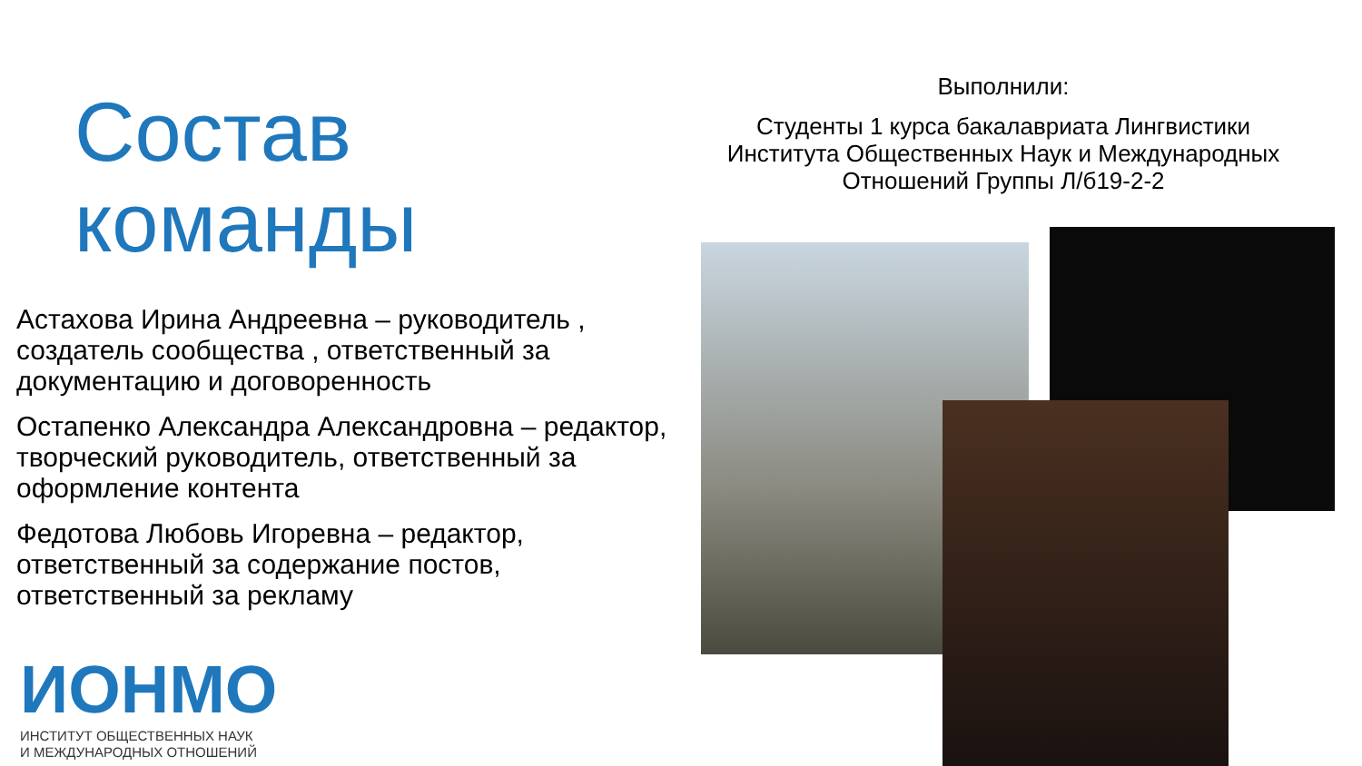Состав команды
Астахова Ирина Андреевна – руководитель , создатель сообщества , ответственный за документацию и договоренность
Остапенко Александра Александровна – редактор, творческий руководитель, ответственный за оформление контента
Федотова Любовь Игоревна – редактор, ответственный за содержание постов, ответственный за рекламу
Выполнили:
Студенты 1 курса бакалавриата Лингвистики Института Общественных Наук и Международных Отношений Группы Л/б19-2-2
ИОНМО
ИНСТИТУТ ОБЩЕСТВЕННЫХ НАУК
И МЕЖДУНАРОДНЫХ ОТНОШЕНИЙ